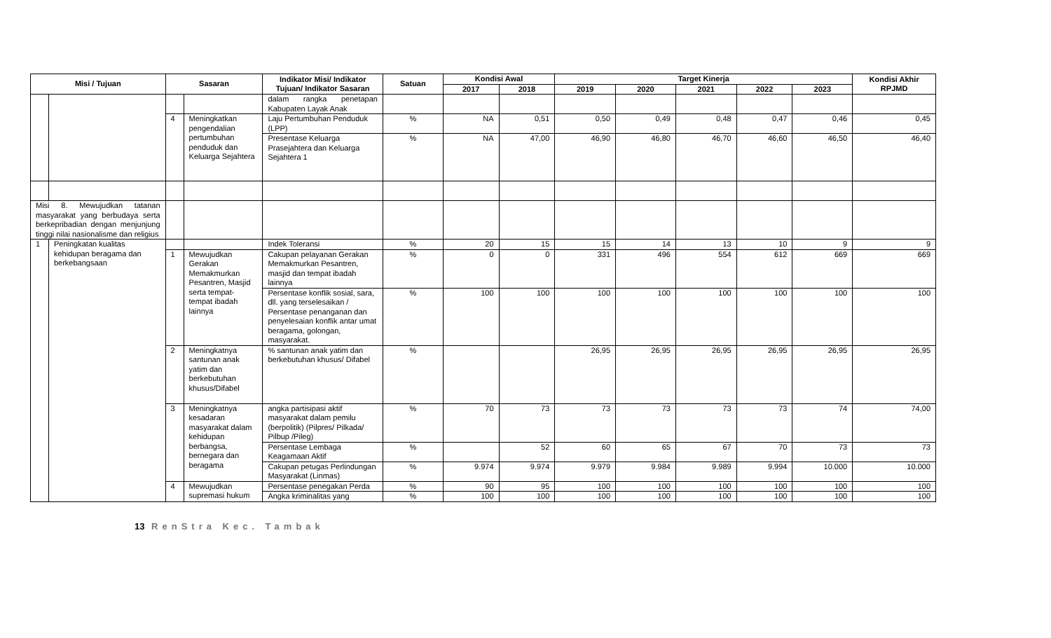| Misi / Tujuan | | Sasaran | | Indikator Misi/ Indikator Tujuan/ Indikator Sasaran | Satuan | Kondisi Awal | | Target Kinerja | | | | | Kondisi Akhir RPJMD |
| --- | --- | --- | --- | --- | --- | --- | --- | --- | --- | --- | --- | --- | --- |
| | | | | | | 2017 | 2018 | 2019 | 2020 | 2021 | 2022 | 2023 | |
| | | | | dalam rangka penetapan Kabupaten Layak Anak | | | | | | | | | |
| | | 4 | Meningkatkan pengendalian pertumbuhan penduduk dan Keluarga Sejahtera | Laju Pertumbuhan Penduduk (LPP) | % | NA | 0,51 | 0,50 | 0,49 | 0,48 | 0,47 | 0,46 | 0,45 |
| | | | | Presentase Keluarga Prasejahtera dan Keluarga Sejahtera 1 | % | NA | 47,00 | 46,90 | 46,80 | 46,70 | 46,60 | 46,50 | 46,40 |
| Misi 8. Mewujudkan tatanan masyarakat yang berbudaya serta berkepribadian dengan menjunjung tinggi nilai nasionalisme dan religius | | | | | | | | | | | | | |
| 1 | Peningkatan kualitas kehidupan beragama dan berkebangsaan | | | Indek Toleransi | % | 20 | 15 | 15 | 14 | 13 | 10 | 9 | 9 |
| | | 1 | Mewujudkan Gerakan Memakmurkan Pesantren, Masjid serta tempat-tempat ibadah lainnya | Cakupan pelayanan Gerakan Memakmurkan Pesantren, masjid dan tempat ibadah lainnya | % | 0 | 0 | 331 | 496 | 554 | 612 | 669 | 669 |
| | | | | Persentase konflik sosial, sara, dll. yang terselesaikan / Persentase penanganan dan penyelesaian konflik antar umat beragama, golongan, masyarakat. | % | 100 | 100 | 100 | 100 | 100 | 100 | 100 | 100 |
| | | 2 | Meningkatnya santunan anak yatim dan berkebutuhan khusus/Difabel | % santunan anak yatim dan berkebutuhan khusus/ Difabel | % | | | 26,95 | 26,95 | 26,95 | 26,95 | 26,95 | 26,95 |
| | | 3 | Meningkatnya kesadaran masyarakat dalam kehidupan berbangsa, bernegara dan beragama | angka partisipasi aktif masyarakat dalam pemilu (berpolitik) (Pilpres/ Pilkada/ Pilbup /Pileg) | % | 70 | 73 | 73 | 73 | 73 | 73 | 74 | 74,00 |
| | | | | Persentase Lembaga Keagamaan Aktif | % | | 52 | 60 | 65 | 67 | 70 | 73 | 73 |
| | | | | Cakupan petugas Perlindungan Masyarakat (Linmas) | % | 9.974 | 9.974 | 9.979 | 9.984 | 9.989 | 9.994 | 10.000 | 10.000 |
| | | 4 | Mewujudkan supremasi hukum | Persentase penegakan Perda | % | 90 | 95 | 100 | 100 | 100 | 100 | 100 | 100 |
| | | | | Angka kriminalitas yang | % | 100 | 100 | 100 | 100 | 100 | 100 | 100 | 100 |
13 RenStra Kec. Tambak